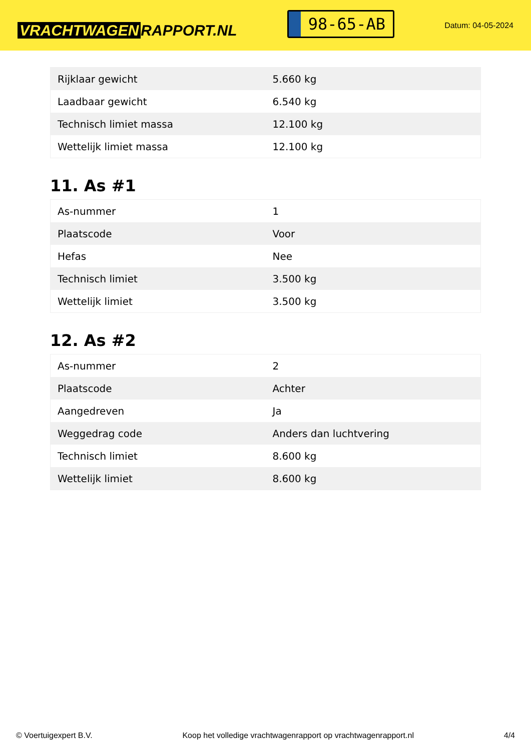VRACHTWAGEN RAPPORT.NL
98-65-AB
Datum: 04-05-2024
| Rijklaar gewicht | 5.660 kg |
| Laadbaar gewicht | 6.540 kg |
| Technisch limiet massa | 12.100 kg |
| Wettelijk limiet massa | 12.100 kg |
11. As #1
| As-nummer | 1 |
| Plaatscode | Voor |
| Hefas | Nee |
| Technisch limiet | 3.500 kg |
| Wettelijk limiet | 3.500 kg |
12. As #2
| As-nummer | 2 |
| Plaatscode | Achter |
| Aangedreven | Ja |
| Weggedrag code | Anders dan luchtvering |
| Technisch limiet | 8.600 kg |
| Wettelijk limiet | 8.600 kg |
© Voertuigexpert B.V. Koop het volledige vrachtwagenrapport op vrachtwagenrapport.nl 4/4